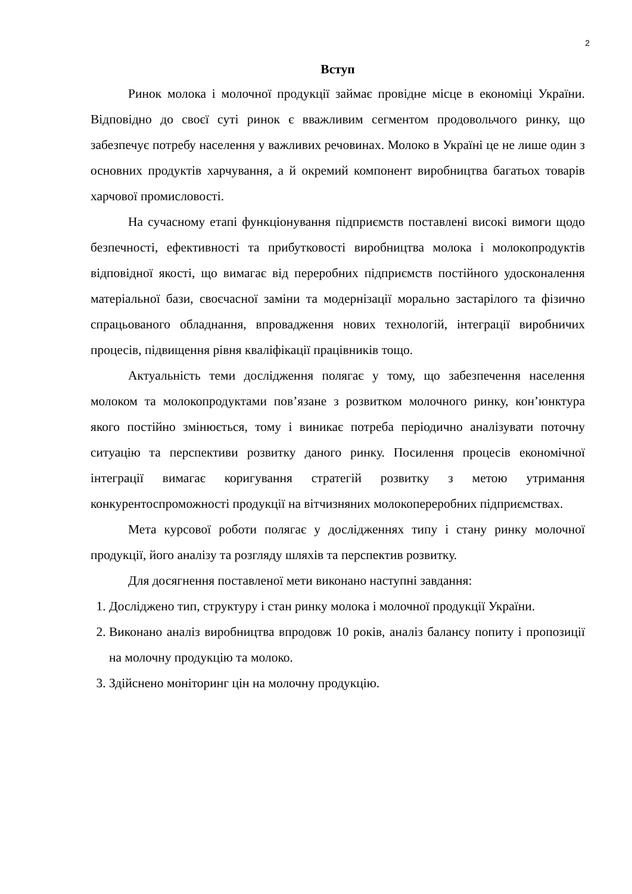2
Вступ
Ринок молока і молочної продукції займає провідне місце в економіці України. Відповідно до своєї суті ринок є вважливим сегментом продовольчого ринку, що забезпечує потребу населення у важливих речовинах. Молоко в Україні це не лише один з основних продуктів харчування, а й окремий компонент виробництва багатьох товарів харчової промисловості.
На сучасному етапі функціонування підприємств поставлені високі вимоги щодо безпечності, ефективності та прибутковості виробництва молока і молокопродуктів відповідної якості, що вимагає від переробних підприємств постійного удосконалення матеріальної бази, своєчасної заміни та модернізації морально застарілого та фізично спрацьованого обладнання, впровадження нових технологій, інтеграції виробничих процесів, підвищення рівня кваліфікації працівників тощо.
Актуальність теми дослідження полягає у тому, що забезпечення населення молоком та молокопродуктами пов’язане з розвитком молочного ринку, кон’юнктура якого постійно змінюється, тому і виникає потреба періодично аналізувати поточну ситуацію та перспективи розвитку даного ринку. Посилення процесів економічної інтеграції вимагає коригування стратегій розвитку з метою утримання конкурентоспроможності продукції на вітчизняних молокопереробних підприємствах.
Мета курсової роботи полягає у дослідженнях типу і стану ринку молочної продукції, його аналізу та розгляду шляхів та перспектив розвитку.
Для досягнення поставленої мети виконано наступні завдання:
1. Досліджено тип, структуру і стан ринку молока і молочної продукції України.
2. Виконано аналіз виробництва впродовж 10 років, аналіз балансу попиту і пропозиції на молочну продукцію та молоко.
3. Здійснено моніторинг цін на молочну продукцію.